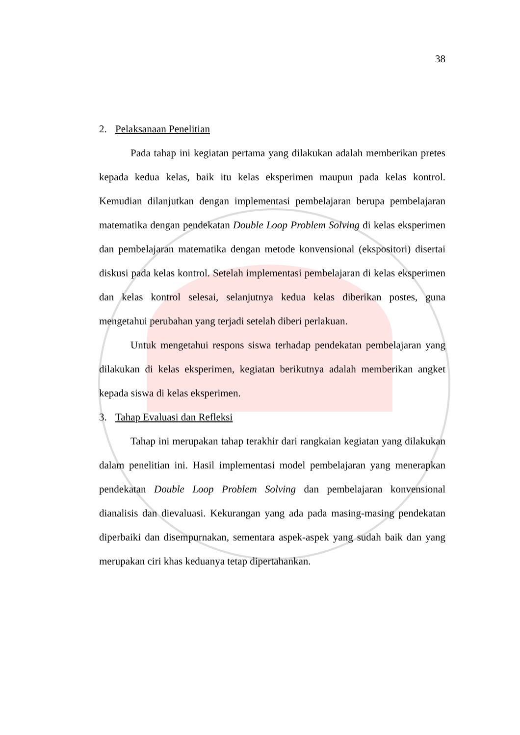38
2. Pelaksanaan Penelitian
Pada tahap ini kegiatan pertama yang dilakukan adalah memberikan pretes kepada kedua kelas, baik itu kelas eksperimen maupun pada kelas kontrol. Kemudian dilanjutkan dengan implementasi pembelajaran berupa pembelajaran matematika dengan pendekatan Double Loop Problem Solving di kelas eksperimen dan pembelajaran matematika dengan metode konvensional (ekspositori) disertai diskusi pada kelas kontrol. Setelah implementasi pembelajaran di kelas eksperimen dan kelas kontrol selesai, selanjutnya kedua kelas diberikan postes, guna mengetahui perubahan yang terjadi setelah diberi perlakuan.
Untuk mengetahui respons siswa terhadap pendekatan pembelajaran yang dilakukan di kelas eksperimen, kegiatan berikutnya adalah memberikan angket kepada siswa di kelas eksperimen.
3. Tahap Evaluasi dan Refleksi
Tahap ini merupakan tahap terakhir dari rangkaian kegiatan yang dilakukan dalam penelitian ini. Hasil implementasi model pembelajaran yang menerapkan pendekatan Double Loop Problem Solving dan pembelajaran konvensional dianalisis dan dievaluasi. Kekurangan yang ada pada masing-masing pendekatan diperbaiki dan disempurnakan, sementara aspek-aspek yang sudah baik dan yang merupakan ciri khas keduanya tetap dipertahankan.